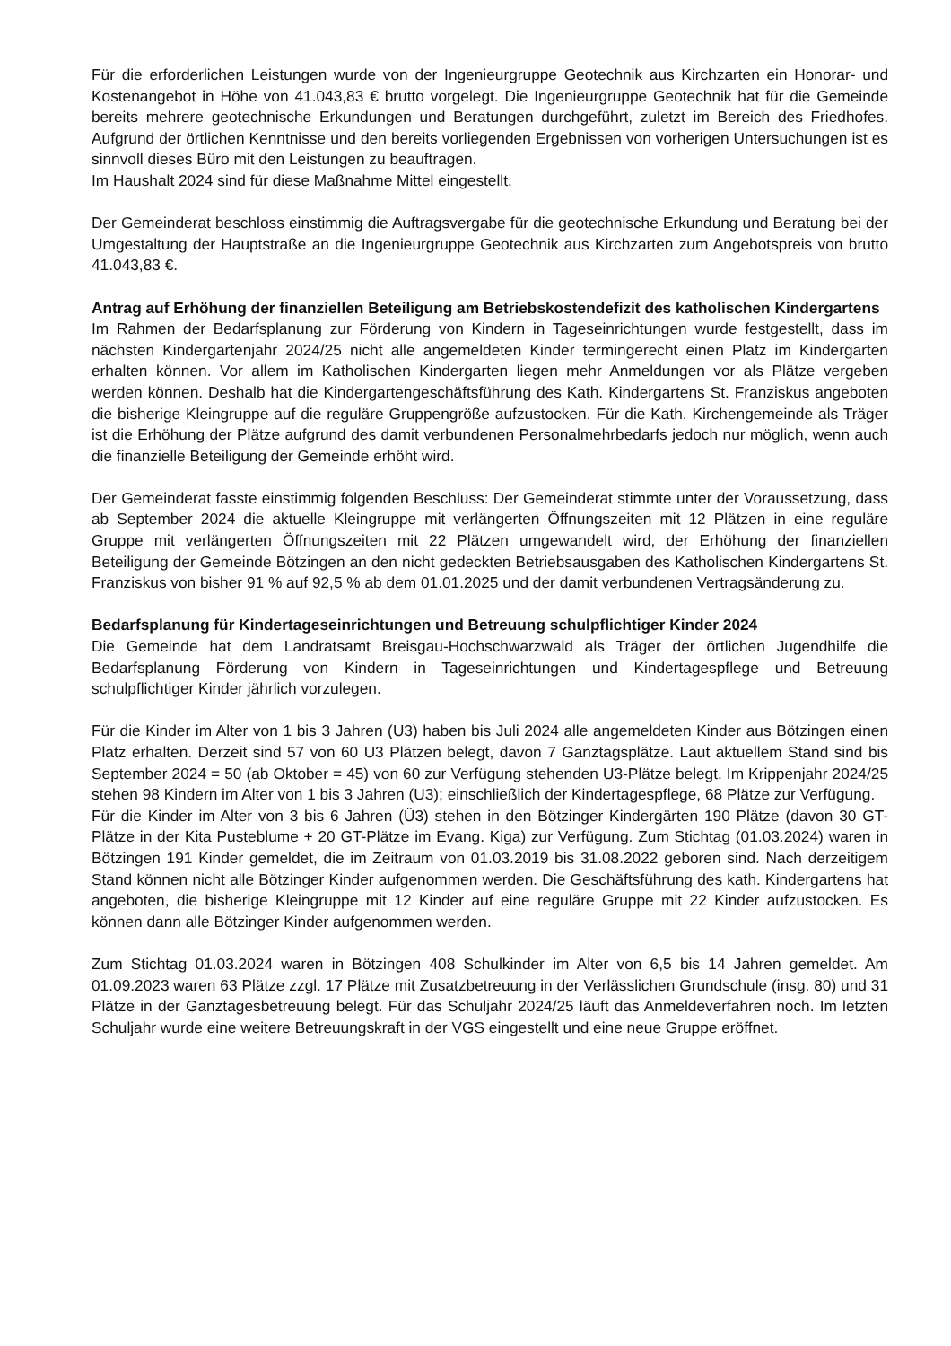Für die erforderlichen Leistungen wurde von der Ingenieurgruppe Geotechnik aus Kirchzarten ein Honorar- und Kostenangebot in Höhe von 41.043,83 € brutto vorgelegt. Die Ingenieurgruppe Geotechnik hat für die Gemeinde bereits mehrere geotechnische Erkundungen und Beratungen durchgeführt, zuletzt im Bereich des Friedhofes. Aufgrund der örtlichen Kenntnisse und den bereits vorliegenden Ergebnissen von vorherigen Untersuchungen ist es sinnvoll dieses Büro mit den Leistungen zu beauftragen.
Im Haushalt 2024 sind für diese Maßnahme Mittel eingestellt.
Der Gemeinderat beschloss einstimmig die Auftragsvergabe für die geotechnische Erkundung und Beratung bei der Umgestaltung der Hauptstraße an die Ingenieurgruppe Geotechnik aus Kirchzarten zum Angebotspreis von brutto 41.043,83 €.
Antrag auf Erhöhung der finanziellen Beteiligung am Betriebskostendefizit des katholischen Kindergartens
Im Rahmen der Bedarfsplanung zur Förderung von Kindern in Tageseinrichtungen wurde festgestellt, dass im nächsten Kindergartenjahr 2024/25 nicht alle angemeldeten Kinder termingerecht einen Platz im Kindergarten erhalten können. Vor allem im Katholischen Kindergarten liegen mehr Anmeldungen vor als Plätze vergeben werden können. Deshalb hat die Kindergartengeschäftsführung des Kath. Kindergartens St. Franziskus angeboten die bisherige Kleingruppe auf die reguläre Gruppengröße aufzustocken. Für die Kath. Kirchengemeinde als Träger ist die Erhöhung der Plätze aufgrund des damit verbundenen Personalmehrbedarfs jedoch nur möglich, wenn auch die finanzielle Beteiligung der Gemeinde erhöht wird.
Der Gemeinderat fasste einstimmig folgenden Beschluss: Der Gemeinderat stimmte unter der Voraussetzung, dass ab September 2024 die aktuelle Kleingruppe mit verlängerten Öffnungszeiten mit 12 Plätzen in eine reguläre Gruppe mit verlängerten Öffnungszeiten mit 22 Plätzen umgewandelt wird, der Erhöhung der finanziellen Beteiligung der Gemeinde Bötzingen an den nicht gedeckten Betriebsausgaben des Katholischen Kindergartens St. Franziskus von bisher 91 % auf 92,5 % ab dem 01.01.2025 und der damit verbundenen Vertragsänderung zu.
Bedarfsplanung für Kindertageseinrichtungen und Betreuung schulpflichtiger Kinder 2024
Die Gemeinde hat dem Landratsamt Breisgau-Hochschwarzwald als Träger der örtlichen Jugendhilfe die Bedarfsplanung Förderung von Kindern in Tageseinrichtungen und Kindertagespflege und Betreuung schulpflichtiger Kinder jährlich vorzulegen.
Für die Kinder im Alter von 1 bis 3 Jahren (U3) haben bis Juli 2024 alle angemeldeten Kinder aus Bötzingen einen Platz erhalten. Derzeit sind 57 von 60 U3 Plätzen belegt, davon 7 Ganztagsplätze. Laut aktuellem Stand sind bis September 2024 = 50 (ab Oktober = 45) von 60 zur Verfügung stehenden U3-Plätze belegt. Im Krippenjahr 2024/25 stehen 98 Kindern im Alter von 1 bis 3 Jahren (U3); einschließlich der Kindertagespflege, 68 Plätze zur Verfügung.
Für die Kinder im Alter von 3 bis 6 Jahren (Ü3) stehen in den Bötzinger Kindergärten 190 Plätze (davon 30 GT-Plätze in der Kita Pusteblume + 20 GT-Plätze im Evang. Kiga) zur Verfügung. Zum Stichtag (01.03.2024) waren in Bötzingen 191 Kinder gemeldet, die im Zeitraum von 01.03.2019 bis 31.08.2022 geboren sind. Nach derzeitigem Stand können nicht alle Bötzinger Kinder aufgenommen werden. Die Geschäftsführung des kath. Kindergartens hat angeboten, die bisherige Kleingruppe mit 12 Kinder auf eine reguläre Gruppe mit 22 Kinder aufzustocken. Es können dann alle Bötzinger Kinder aufgenommen werden.
Zum Stichtag 01.03.2024 waren in Bötzingen 408 Schulkinder im Alter von 6,5 bis 14 Jahren gemeldet. Am 01.09.2023 waren 63 Plätze zzgl. 17 Plätze mit Zusatzbetreuung in der Verlässlichen Grundschule (insg. 80) und 31 Plätze in der Ganztagesbetreuung belegt. Für das Schuljahr 2024/25 läuft das Anmeldeverfahren noch. Im letzten Schuljahr wurde eine weitere Betreuungskraft in der VGS eingestellt und eine neue Gruppe eröffnet.